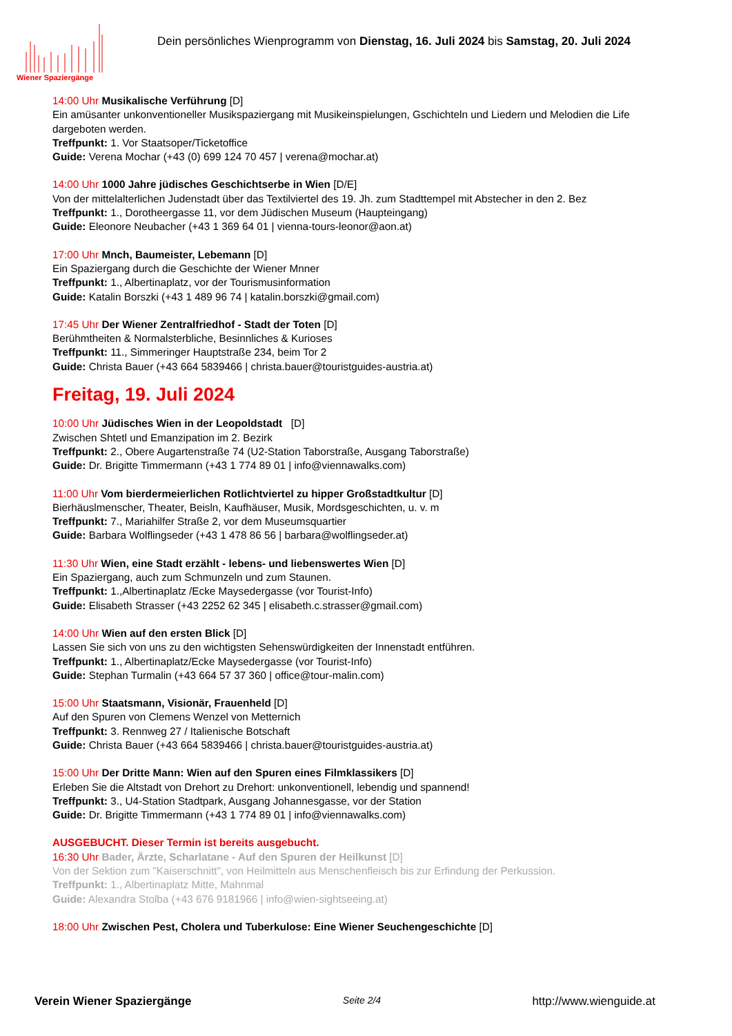Wiener Spaziergänge
Dein persönliches Wienprogramm von Dienstag, 16. Juli 2024 bis Samstag, 20. Juli 2024
14:00 Uhr Musikalische Verführung [D]
Ein amüsanter unkonventioneller Musikspaziergang mit Musikeinspielungen, Gschichteln und Liedern und Melodien die Life dargeboten werden.
Treffpunkt: 1. Vor Staatsoper/Ticketoffice
Guide: Verena Mochar (+43 (0) 699 124 70 457 | verena@mochar.at)
14:00 Uhr 1000 Jahre jüdisches Geschichtserbe in Wien [D/E]
Von der mittelalterlichen Judenstadt über das Textilviertel des 19. Jh. zum Stadttempel mit Abstecher in den 2. Bez
Treffpunkt: 1., Dorotheergasse 11, vor dem Jüdischen Museum (Haupteingang)
Guide: Eleonore Neubacher (+43 1 369 64 01 | vienna-tours-leonor@aon.at)
17:00 Uhr Mnch, Baumeister, Lebemann [D]
Ein Spaziergang durch die Geschichte der Wiener Mnner
Treffpunkt: 1., Albertinaplatz, vor der Tourismusinformation
Guide: Katalin Borszki (+43 1 489 96 74 | katalin.borszki@gmail.com)
17:45 Uhr Der Wiener Zentralfriedhof - Stadt der Toten [D]
Berühmtheiten & Normalsterbliche, Besinnliches & Kurioses
Treffpunkt: 11., Simmeringer Hauptstraße 234, beim Tor 2
Guide: Christa Bauer (+43 664 5839466 | christa.bauer@touristguides-austria.at)
Freitag, 19. Juli 2024
10:00 Uhr Jüdisches Wien in der Leopoldstadt [D]
Zwischen Shtetl und Emanzipation im 2. Bezirk
Treffpunkt: 2., Obere Augartenstraße 74 (U2-Station Taborstraße, Ausgang Taborstraße)
Guide: Dr. Brigitte Timmermann (+43 1 774 89 01 | info@viennawalks.com)
11:00 Uhr Vom bierdermeierlichen Rotlichtviertel zu hipper Großstadtkultur [D]
Bierhäuslmenscher, Theater, Beisln, Kaufhäuser, Musik, Mordsgeschichten, u. v. m
Treffpunkt: 7., Mariahilfer Straße 2, vor dem Museumsquartier
Guide: Barbara Wolflingseder (+43 1 478 86 56 | barbara@wolflingseder.at)
11:30 Uhr Wien, eine Stadt erzählt - lebens- und liebenswertes Wien [D]
Ein Spaziergang, auch zum Schmunzeln und zum Staunen.
Treffpunkt: 1.,Albertinaplatz /Ecke Maysedergasse (vor Tourist-Info)
Guide: Elisabeth Strasser (+43 2252 62 345 | elisabeth.c.strasser@gmail.com)
14:00 Uhr Wien auf den ersten Blick [D]
Lassen Sie sich von uns zu den wichtigsten Sehenswürdigkeiten der Innenstadt entführen.
Treffpunkt: 1., Albertinaplatz/Ecke Maysedergasse (vor Tourist-Info)
Guide: Stephan Turmalin (+43 664 57 37 360 | office@tour-malin.com)
15:00 Uhr Staatsmann, Visionär, Frauenheld [D]
Auf den Spuren von Clemens Wenzel von Metternich
Treffpunkt: 3. Rennweg 27 / Italienische Botschaft
Guide: Christa Bauer (+43 664 5839466 | christa.bauer@touristguides-austria.at)
15:00 Uhr Der Dritte Mann: Wien auf den Spuren eines Filmklassikers [D]
Erleben Sie die Altstadt von Drehort zu Drehort: unkonventionell, lebendig und spannend!
Treffpunkt: 3., U4-Station Stadtpark, Ausgang Johannesgasse, vor der Station
Guide: Dr. Brigitte Timmermann (+43 1 774 89 01 | info@viennawalks.com)
AUSGEBUCHT. Dieser Termin ist bereits ausgebucht.
16:30 Uhr Bader, Ärzte, Scharlatane - Auf den Spuren der Heilkunst [D]
Von der Sektion zum "Kaiserschnitt", von Heilmitteln aus Menschenfleisch bis zur Erfindung der Perkussion.
Treffpunkt: 1., Albertinaplatz Mitte, Mahnmal
Guide: Alexandra Stolba (+43 676 9181966 | info@wien-sightseeing.at)
18:00 Uhr Zwischen Pest, Cholera und Tuberkulose: Eine Wiener Seuchengeschichte [D]
Verein Wiener Spaziergänge Seite 2/4 http://www.wienguide.at